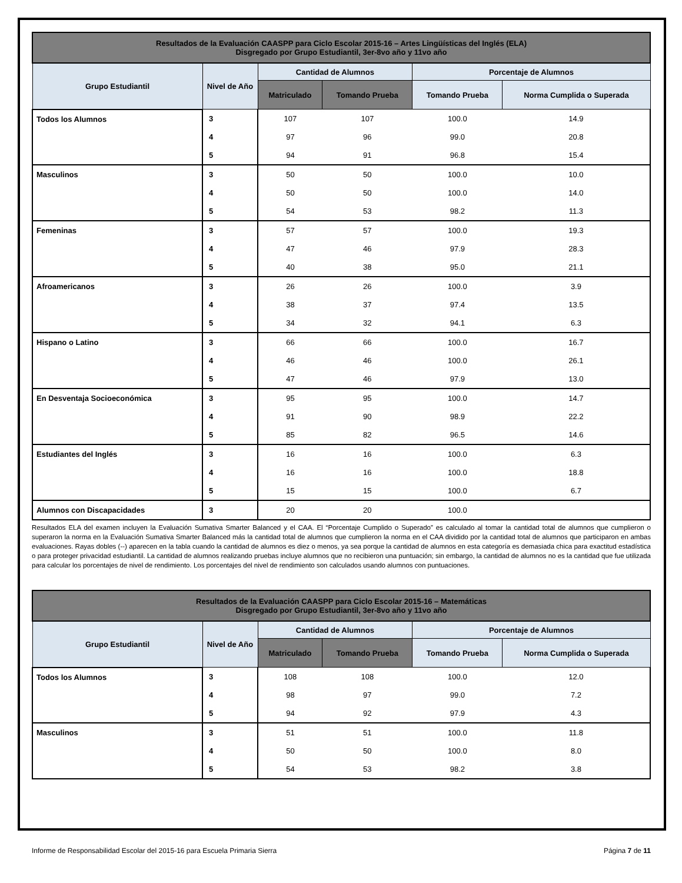| Resultados de la Evaluación CAASPP para Ciclo Escolar 2015-16 – Artes Lingüísticas del Inglés (ELA) Disgregado por Grupo Estudiantil, 3er-8vo año y 11vo año | | | | | |
| --- | --- | --- | --- | --- | --- |
| Grupo Estudiantil | Nivel de Año | Cantidad de Alumnos | | Porcentaje de Alumnos | |
| | | Matriculado | Tomando Prueba | Tomando Prueba | Norma Cumplida o Superada |
| Todos los Alumnos | 3 | 107 | 107 | 100.0 | 14.9 |
| | 4 | 97 | 96 | 99.0 | 20.8 |
| | 5 | 94 | 91 | 96.8 | 15.4 |
| Masculinos | 3 | 50 | 50 | 100.0 | 10.0 |
| | 4 | 50 | 50 | 100.0 | 14.0 |
| | 5 | 54 | 53 | 98.2 | 11.3 |
| Femeninas | 3 | 57 | 57 | 100.0 | 19.3 |
| | 4 | 47 | 46 | 97.9 | 28.3 |
| | 5 | 40 | 38 | 95.0 | 21.1 |
| Afroamericanos | 3 | 26 | 26 | 100.0 | 3.9 |
| | 4 | 38 | 37 | 97.4 | 13.5 |
| | 5 | 34 | 32 | 94.1 | 6.3 |
| Hispano o Latino | 3 | 66 | 66 | 100.0 | 16.7 |
| | 4 | 46 | 46 | 100.0 | 26.1 |
| | 5 | 47 | 46 | 97.9 | 13.0 |
| En Desventaja Socioeconómica | 3 | 95 | 95 | 100.0 | 14.7 |
| | 4 | 91 | 90 | 98.9 | 22.2 |
| | 5 | 85 | 82 | 96.5 | 14.6 |
| Estudiantes del Inglés | 3 | 16 | 16 | 100.0 | 6.3 |
| | 4 | 16 | 16 | 100.0 | 18.8 |
| | 5 | 15 | 15 | 100.0 | 6.7 |
| Alumnos con Discapacidades | 3 | 20 | 20 | 100.0 | |
Resultados ELA del examen incluyen la Evaluación Sumativa Smarter Balanced y el CAA. El “Porcentaje Cumplido o Superado” es calculado al tomar la cantidad total de alumnos que cumplieron o superaron la norma en la Evaluación Sumativa Smarter Balanced más la cantidad total de alumnos que cumplieron la norma en el CAA dividido por la cantidad total de alumnos que participaron en ambas evaluaciones. Rayas dobles (--) aparecen en la tabla cuando la cantidad de alumnos es diez o menos, ya sea porque la cantidad de alumnos en esta categoría es demasiada chica para exactitud estadística o para proteger privacidad estudiantil. La cantidad de alumnos realizando pruebas incluye alumnos que no recibieron una puntuación; sin embargo, la cantidad de alumnos no es la cantidad que fue utilizada para calcular los porcentajes de nivel de rendimiento. Los porcentajes del nivel de rendimiento son calculados usando alumnos con puntuaciones.
| Resultados de la Evaluación CAASPP para Ciclo Escolar 2015-16 – Matemáticas Disgregado por Grupo Estudiantil, 3er-8vo año y 11vo año | | | | | |
| --- | --- | --- | --- | --- | --- |
| Grupo Estudiantil | Nivel de Año | Cantidad de Alumnos | | Porcentaje de Alumnos | |
| | | Matriculado | Tomando Prueba | Tomando Prueba | Norma Cumplida o Superada |
| Todos los Alumnos | 3 | 108 | 108 | 100.0 | 12.0 |
| | 4 | 98 | 97 | 99.0 | 7.2 |
| | 5 | 94 | 92 | 97.9 | 4.3 |
| Masculinos | 3 | 51 | 51 | 100.0 | 11.8 |
| | 4 | 50 | 50 | 100.0 | 8.0 |
| | 5 | 54 | 53 | 98.2 | 3.8 |
Informe de Responsabilidad Escolar del 2015-16 para Escuela Primaria Sierra Página 7 de 11